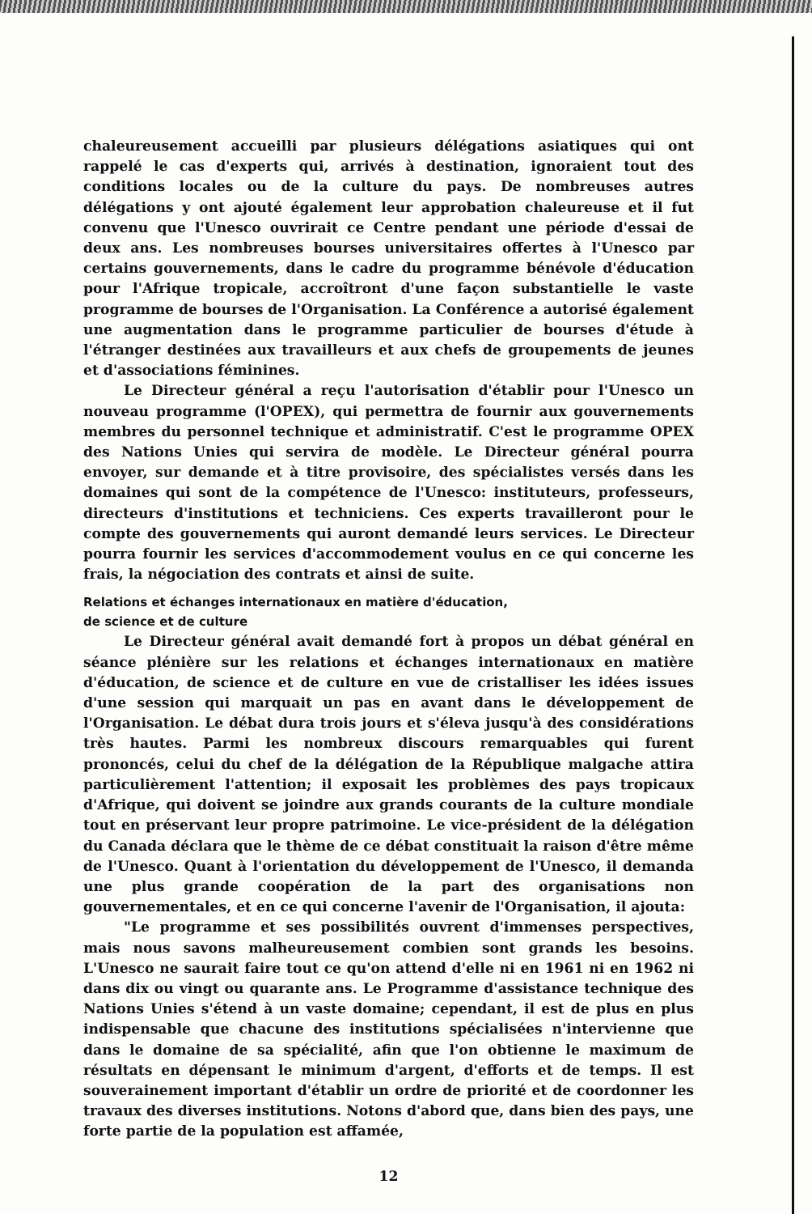chaleureusement accueilli par plusieurs délégations asiatiques qui ont rappelé le cas d'experts qui, arrivés à destination, ignoraient tout des conditions locales ou de la culture du pays. De nombreuses autres délégations y ont ajouté également leur approbation chaleureuse et il fut convenu que l'Unesco ouvrirait ce Centre pendant une période d'essai de deux ans. Les nombreuses bourses universitaires offertes à l'Unesco par certains gouvernements, dans le cadre du programme bénévole d'éducation pour l'Afrique tropicale, accroîtront d'une façon substantielle le vaste programme de bourses de l'Organisation. La Conférence a autorisé également une augmentation dans le programme particulier de bourses d'étude à l'étranger destinées aux travailleurs et aux chefs de groupements de jeunes et d'associations féminines.
Le Directeur général a reçu l'autorisation d'établir pour l'Unesco un nouveau programme (l'OPEX), qui permettra de fournir aux gouvernements membres du personnel technique et administratif. C'est le programme OPEX des Nations Unies qui servira de modèle. Le Directeur général pourra envoyer, sur demande et à titre provisoire, des spécialistes versés dans les domaines qui sont de la compétence de l'Unesco: instituteurs, professeurs, directeurs d'institutions et techniciens. Ces experts travailleront pour le compte des gouvernements qui auront demandé leurs services. Le Directeur pourra fournir les services d'accommodement voulus en ce qui concerne les frais, la négociation des contrats et ainsi de suite.
Relations et échanges internationaux en matière d'éducation,
de science et de culture
Le Directeur général avait demandé fort à propos un débat général en séance plénière sur les relations et échanges internationaux en matière d'éducation, de science et de culture en vue de cristalliser les idées issues d'une session qui marquait un pas en avant dans le développement de l'Organisation. Le débat dura trois jours et s'éleva jusqu'à des considérations très hautes. Parmi les nombreux discours remarquables qui furent prononcés, celui du chef de la délégation de la République malgache attira particulièrement l'attention; il exposait les problèmes des pays tropicaux d'Afrique, qui doivent se joindre aux grands courants de la culture mondiale tout en préservant leur propre patrimoine. Le vice-président de la délégation du Canada déclara que le thème de ce débat constituait la raison d'être même de l'Unesco. Quant à l'orientation du développement de l'Unesco, il demanda une plus grande coopération de la part des organisations non gouvernementales, et en ce qui concerne l'avenir de l'Organisation, il ajouta:
"Le programme et ses possibilités ouvrent d'immenses perspectives, mais nous savons malheureusement combien sont grands les besoins. L'Unesco ne saurait faire tout ce qu'on attend d'elle ni en 1961 ni en 1962 ni dans dix ou vingt ou quarante ans. Le Programme d'assistance technique des Nations Unies s'étend à un vaste domaine; cependant, il est de plus en plus indispensable que chacune des institutions spécialisées n'intervienne que dans le domaine de sa spécialité, afin que l'on obtienne le maximum de résultats en dépensant le minimum d'argent, d'efforts et de temps. Il est souverainement important d'établir un ordre de priorité et de coordonner les travaux des diverses institutions. Notons d'abord que, dans bien des pays, une forte partie de la population est affamée,
12